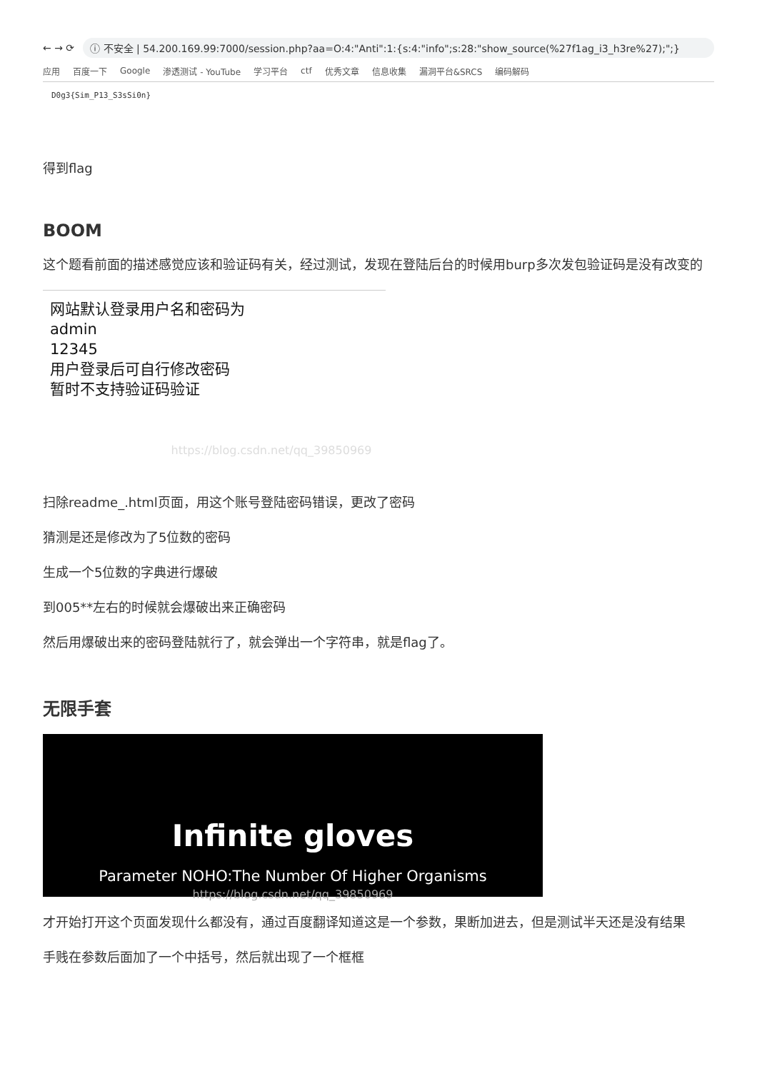← → ⟳
ⓘ 不安全 | 54.200.169.99:7000/session.php?aa=O:4:"Anti":1:{s:4:"info";s:28:"show_source(%27f1ag_i3_h3re%27);";}
应用 百度一下 Google 渗透测试 - YouTube 学习平台 ctf 优秀文章 信息收集 漏洞平台&SRCS 编码解码
D0g3{Sim_P13_S3sSi0n}
得到flag
BOOM
这个题看前面的描述感觉应该和验证码有关，经过测试，发现在登陆后台的时候用burp多次发包验证码是没有改变的
网站默认登录用户名和密码为
admin
12345
用户登录后可自行修改密码
暂时不支持验证码验证
https://blog.csdn.net/qq_39850969
扫除readme_.html页面，用这个账号登陆密码错误，更改了密码
猜测是还是修改为了5位数的密码
生成一个5位数的字典进行爆破
到005**左右的时候就会爆破出来正确密码
然后用爆破出来的密码登陆就行了，就会弹出一个字符串，就是flag了。
无限手套
Infinite gloves
Parameter NOHO:The Number Of Higher Organisms https://blog.csdn.net/qq_39850969
才开始打开这个页面发现什么都没有，通过百度翻译知道这是一个参数，果断加进去，但是测试半天还是没有结果
手贱在参数后面加了一个中括号，然后就出现了一个框框